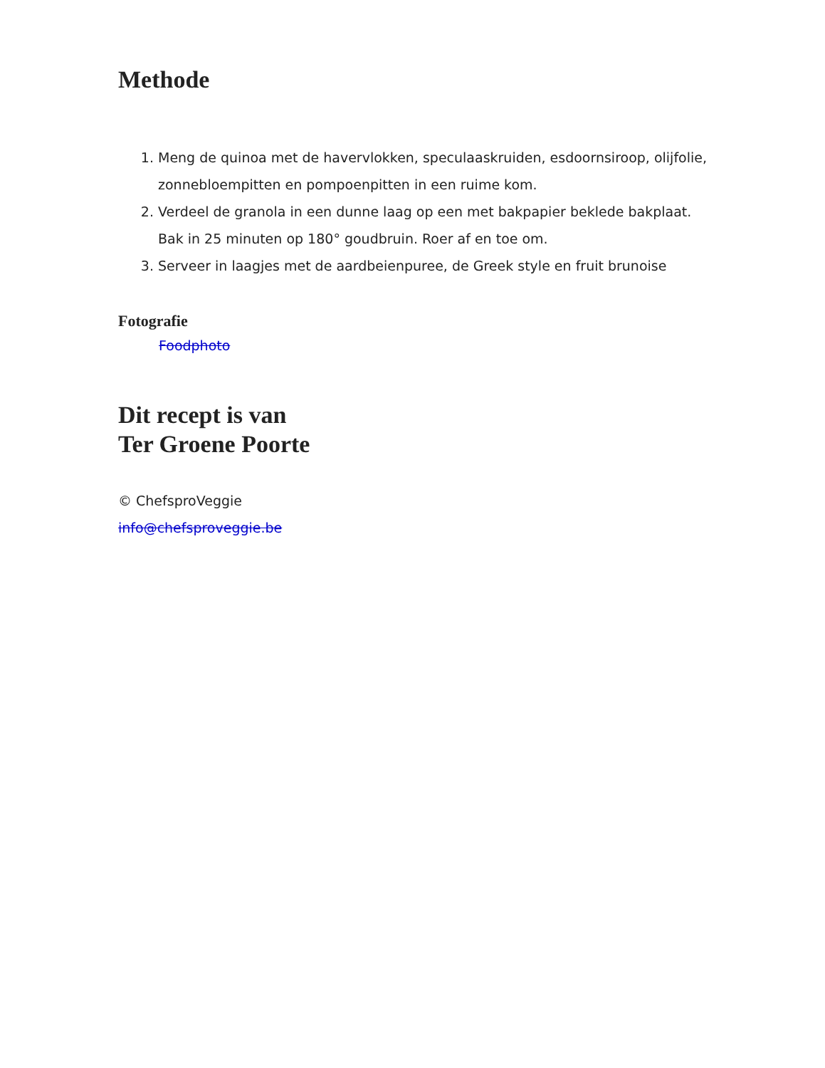Methode
1. Meng de quinoa met de havervlokken, speculaaskruiden, esdoornsiroop, olijfolie, zonnebloempitten en pompoenpitten in een ruime kom.
2. Verdeel de granola in een dunne laag op een met bakpapier beklede bakplaat. Bak in 25 minuten op 180° goudbruin. Roer af en toe om.
3. Serveer in laagjes met de aardbeienpuree, de Greek style en fruit brunoise
Fotografie
Foodphoto
Dit recept is van
Ter Groene Poorte
© ChefsproVeggie
info@chefsproveggie.be